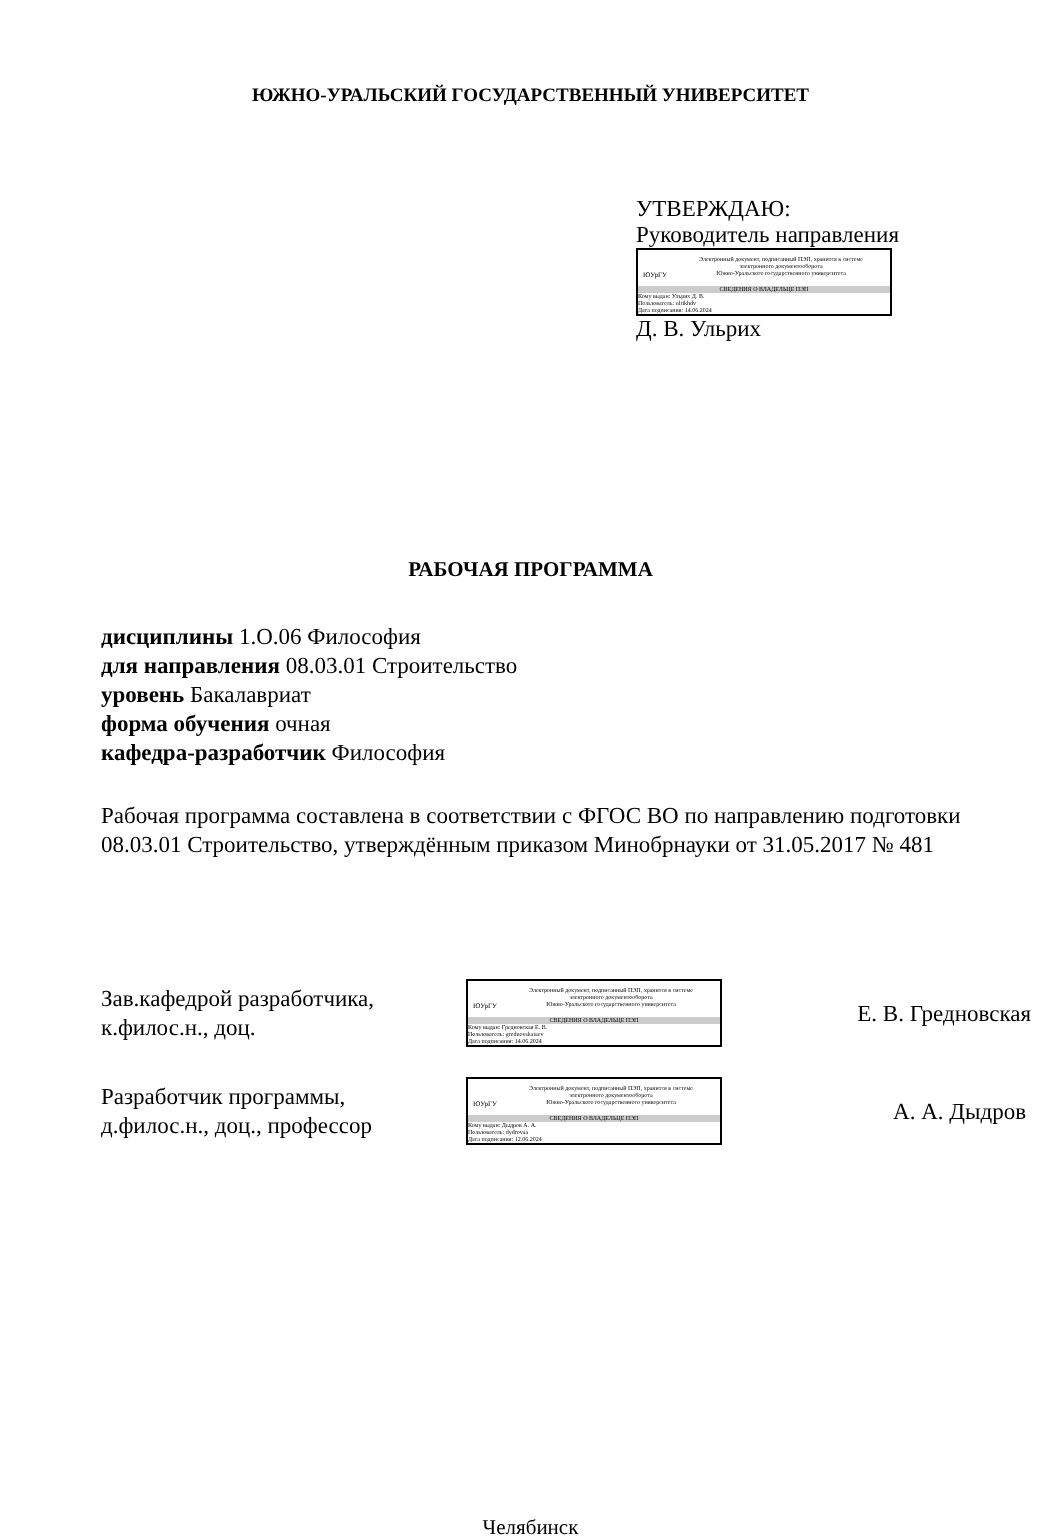ЮЖНО-УРАЛЬСКИЙ ГОСУДАРСТВЕННЫЙ УНИВЕРСИТЕТ
УТВЕРЖДАЮ:
Руководитель направления
ЮУрГУ
Электронный документ, подписанный ПЭП, хранится в системе
электронного документооборота
Южно-Уральского государственного университета
СВЕДЕНИЯ О ВЛАДЕЛЬЦЕ ПЭП
Кому выдан: Ульрих Д. В.
Пользователь: ulrikhdv
Дата подписания: 14.06.2024
Д. В. Ульрих
РАБОЧАЯ ПРОГРАММА
дисциплины 1.О.06 Философия
для направления 08.03.01 Строительство
уровень Бакалавриат
форма обучения очная
кафедра-разработчик Философия
Рабочая программа составлена в соответствии с ФГОС ВО по направлению подготовки 08.03.01 Строительство, утверждённым приказом Минобрнауки от 31.05.2017 № 481
Зав.кафедрой разработчика,
к.филос.н., доц.
ЮУрГУ
Электронный документ, подписанный ПЭП, хранится в системе
электронного документооборота
Южно-Уральского государственного университета
СВЕДЕНИЯ О ВЛАДЕЛЬЦЕ ПЭП
Кому выдан: Гредновская Е. В.
Пользователь: grednovskaiaev
Дата подписания: 14.06.2024
Е. В. Гредновская
Разработчик программы,
д.филос.н., доц., профессор
ЮУрГУ
Электронный документ, подписанный ПЭП, хранится в системе
электронного документооборота
Южно-Уральского государственного университета
СВЕДЕНИЯ О ВЛАДЕЛЬЦЕ ПЭП
Кому выдан: Дыдров А. А.
Пользователь: dydrovaa
Дата подписания: 12.06.2024
А. А. Дыдров
Челябинск